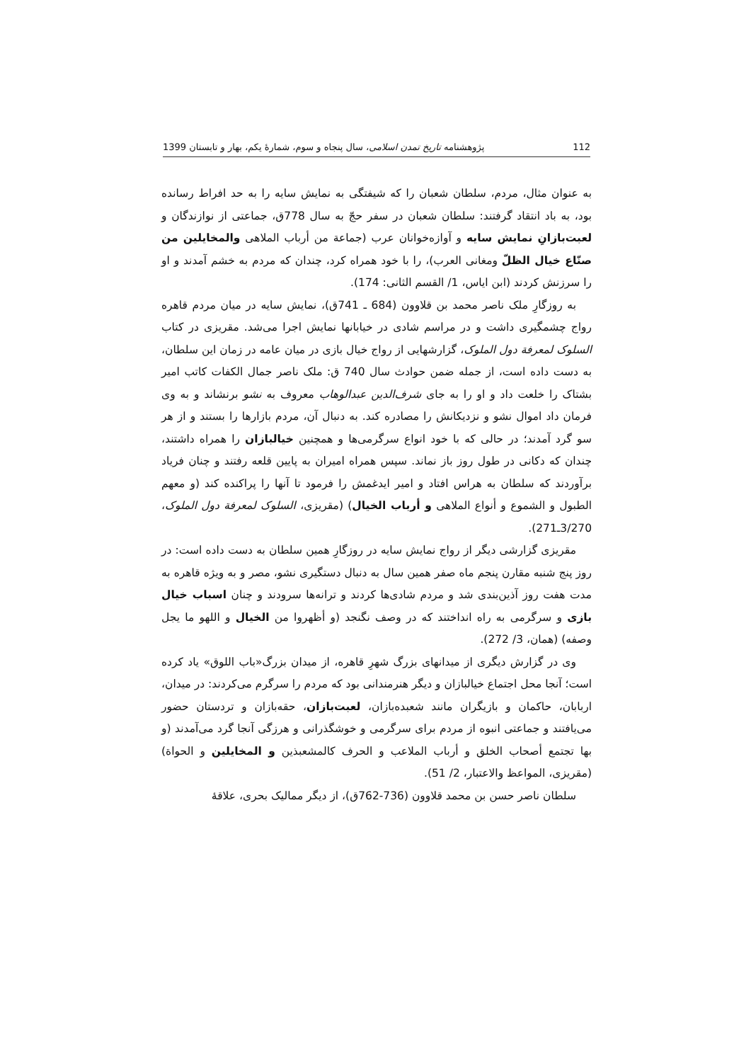112 پژوهشنامه تاریخ تمدن اسلامی، سال پنجاه و سوم، شمارهٔ یکم، بهار و تابستان 1399
به عنوان مثال، مردم، سلطان شعبان را که شیفتگی به نمایش سایه را به حد افراط رسانده بود، به باد انتقاد گرفتند: سلطان شعبان در سفر حجّ به سال 778ق، جماعتی از نوازندگان و لعبت‌بازانِ نمایش سایه و آوازه‌خوانان عرب (جماعة من أرباب الملاهی والمخایلین من صنّاع خیال الظلّ ومغانی العرب)، را با خود همراه کرد، چندان که مردم به خشم آمدند و او را سرزنش کردند (ابن ایاس، 1/ القسم الثانی: 174).
به روزگارِ ملک ناصر محمد بن قلاوون (684 ـ 741ق)، نمایش سایه در میان مردم قاهره رواج چشمگیری داشت و در مراسم شادی در خیابانها نمایش اجرا می‌شد. مقریزی در کتاب السلوک لمعرفة دول الملوک، گزارشهایی از رواج خیال بازی در میان عامه در زمان این سلطان، به دست داده است، از جمله ضمن حوادث سال 740 ق: ملک ناصر جمال الکفات کاتب امیر بشتاک را خلعت داد و او را به جای شرف‌الدین عبدالوهاب معروف به نشو برنشاند و به وی فرمان داد اموال نشو و نزدیکانش را مصادره کند. به دنبال آن، مردم بازارها را بستند و از هر سو گرد آمدند؛ در حالی که با خود انواع سرگرمی‌ها و همچنین خیالبازان را همراه داشتند، چندان که دکانی در طول روز باز نماند. سپس همراه امیران به پایین قلعه رفتند و چنان فریاد برآوردند که سلطان به هراس افتاد و امیر ایدغمش را فرمود تا آنها را پراکنده کند (و معهم الطبول و الشموع و أنواع الملاهی و أرباب الخیال) (مقریزی، السلوک لمعرفة دول الملوک، 3/270ـ271).
مقریزی گزارشی دیگر از رواج نمایش سایه در روزگارِ همین سلطان به دست داده است: در روز پنج شنبه مقارن پنجم ماه صفر همین سال به دنبال دستگیری نشو، مصر و به ویژه قاهره به مدت هفت روز آذین‌بندی شد و مردم شادی‌ها کردند و ترانه‌ها سرودند و چنان اسباب خیال بازی و سرگرمی به راه انداختند که در وصف نگنجد (و أظهروا من الخیال و اللهو ما یجل وصفه) (همان، 3/ 272).
وی در گزارش دیگری از میدانهای بزرگ شهرِ قاهره، از میدان بزرگ«باب اللوق» یاد کرده است؛ آنجا محل اجتماع خیالبازان و دیگر هنرمندانی بود که مردم را سرگرم می‌کردند: در میدان، اربابان، حاکمان و بازیگران مانند شعبده‌بازان، لعبت‌بازان، حقه‌بازان و تردستان حضور می‌یافتند و جماعتی انبوه از مردم برای سرگرمی و خوشگذرانی و هرزگی آنجا گرد می‌آمدند (و بها تجتمع أصحاب الخلق و أرباب الملاعب و الحرف کالمشعبذین و المخایلین و الحواة) (مقریزی، المواعظ والاعتبار، 2/ 51).
سلطان ناصر حسن بن محمد قلاوون (736-762ق)، از دیگر ممالیک بحری، علاقهٔ